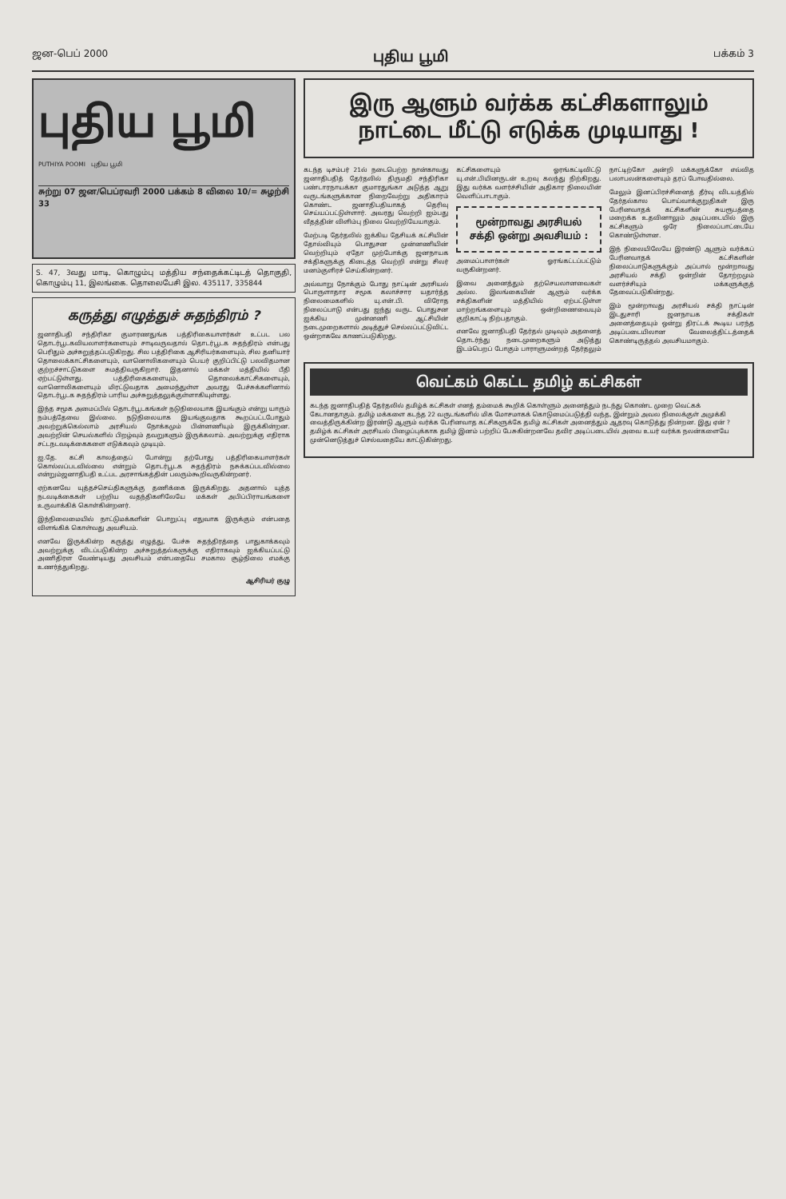ஜன-பெப் 2000 புதிய பூமி பக்கம் 3
புதிய பூமி
PUTHIYA POOMI புதிய பூமி
சுற்று 07 ஜன/பெப்ரவரி 2000 பக்கம் 8 விலை 10/= சுழற்சி 33
S. 47, 3வது மாடி, கொழும்பு மத்திய சந்தைக்கட்டிடத் தொகுதி, கொழும்பு 11, இலங்கை. தொலைபேசி இல. 435117, 335844
கருத்து எழுத்துச் சுதந்திரம் ?
ஜனாதிபதி சந்திரிகா குமாரணதுங்க பத்திரிகையாளர்கள் உட்பட பல தொடர்பூடகவியலாளர்களையும் சாடிவருவதால் தொடர்பூடக சுதந்திரம் என்பது பெரிதும் அச்சுறுத்தப்படுகிறது. சில பத்திரிகை ஆசிரியர்களையும், சில தனியார் தொலைக்காட்சிகளையும், வானொலிகளையும் பெயர் குறிப்பிட்டு பலவிதமான குற்றச்சாட்டுகளை சுமத்திவருகிறார். இதனால் மக்கள் மத்தியில் பீதி ஏற்பட்டுள்ளது. பத்திரிகைகளையும், தொலைக்காட்சிகளையும், வானொலிகளையும் மிரட்டுவதாக அமைந்துள்ள அவரது பேச்சுக்களினால் தொடர்பூடக சுதந்திரம் பாரிய அச்சுறுத்தலுக்குள்ளாகியுள்ளது.
இந்த சமூக அமைப்பில் தொடர்பூடகங்கள் நடுநிலையாக இயங்கும் என்று யாரும் நம்பத்தேவை இல்லை. நடுநிலையாக இயங்குவதாக கூறப்பட்டபோதும் அவற்றுக்கெல்லாம் அரசியல் நோக்கமும் பின்னணியும் இருக்கின்றன. அவற்றின் செயல்களில் பிறழ்வும் தவறுகளும் இருக்கலாம். அவற்றுக்கு எதிராக சட்டநடவடிக்கைகளை எடுக்கவும் முடியும்.
ஐ.தே. கட்சி காலத்தைப் போன்று தற்போது பத்திரிகையாளர்கள் கொல்லப்படவில்லை என்றும் தொடர்பூடக சுதந்திரம் நசுக்கப்படவில்லை என்றும்ஜனாதிபதி உட்பட அரசாங்கத்தின் பலரும்கூறிவருகின்றனர்.
ஏற்கனவே யுத்தச்செய்திகளுக்கு தணிக்கை இருக்கிறது. அதனால் யுத்த நடவடிக்கைகள் பற்றிய வதந்திகளிலேயே மக்கள் அபிப்பிராயங்களை உருவாக்கிக் கொள்கின்றனர்.
இந்நிலைமையில் நாட்டுமக்களின் பொறுப்பு எதுவாக இருக்கும் என்பதை விளங்கிக் கொள்வது அவசியம்.
எனவே இருக்கின்ற கருத்து எழுத்து, பேச்சு சுதந்திரத்தை பாதுகாக்கவும் அவற்றுக்கு விடப்படுகின்ற அச்சுறுத்தல்களுக்கு எதிராகவும் ஐக்கியப்பட்டு அணிதிரள வேண்டியது அவசியம் என்பதையே சமகால சூழ்நிலை எமக்கு உணர்த்துகிறது.
ஆசிரியர் குழு
இரு ஆளும் வர்க்க கட்சிகளாலும் நாட்டை மீட்டு எடுக்க முடியாது !
கடந்த டிசம்பர் 21ல் நடைபெற்ற நான்காவது ஜனாதிபதித் தேர்தலில் திருமதி சந்திரிகா பண்டாரநாயக்கா குமாரதுங்கா அடுத்த ஆறு வருடங்களுக்கான நிறைவேற்று அதிகாரம் கொண்ட ஜனாதிபதியாகத் தெரிவு செய்யப்பட்டுள்ளார். அவரது வெற்றி ஐம்பது வீதத்தின் விளிம்பு நிலை வெற்றியேயாகும்.
மேற்படி தேர்தலில் ஐக்கிய தேசியக் கட்சியின் தோல்வியும் பொதுசன முன்னணியின் வெற்றியும் ஏதோ முற்போக்கு ஜனநாயக சக்திகளுக்கு கிடைத்த வெற்றி என்று சிலர் மனம்குளிரச் செய்கின்றனர்.
அவ்வாறு நோக்கும் போது நாட்டின் அரசியல் பொருளாதார சமூக கலாச்சார யதார்த்த நிலைமைகளில் யு.என்.பி. விரோத நிலைப்பாடு என்பது ஐந்து வருட பொதுசன ஐக்கிய முன்னணி ஆட்சியின் நடைமுறைகளால் அடித்துச் செல்லப்பட்டுவிட்ட ஒன்றாகவே காணப்படுகிறது.
கட்சிகளையும் ஓரங்கட்டிவிட்டு யு.என்.பியினருடன் உறவு கலந்து நிற்கிறது. இது வர்க்க வளர்ச்சியின் அதிகார நிலையின் வெளிப்பாடாகும்.
மூன்றாவது அரசியல் சக்தி ஒன்று அவசியம் :
அமைப்பாளர்கள் ஓரங்கட்டப்பட்டும் வருகின்றனர்.
இவை அனைத்தும் தற்செயலானவைகள் அல்ல. இலங்கையின் ஆளும் வர்க்க சக்திகளின் மத்தியில் ஏற்பட்டுள்ள மாற்றங்களையும் ஒன்றிணைவையும் குறிகாட்டி நிற்பதாகும்.
எனவே ஜனாதிபதி தேர்தல் முடிவும் அதனைத் தொடர்ந்து நடைமுறைகளும் அடுத்து இடம்பெறப் போகும் பாராளுமன்றத் தேர்தலும் நாட்டிற்கோ அன்றி மக்களுக்கோ எவ்வித பலாபலன்களையும் தரப் போவதில்லை.
மேலும் இனப்பிரச்சினைத் தீர்வு விடயத்தில் தேர்தல்கால பொய்வாக்குறுதிகள் இரு பேரினவாதக் கட்சிகளின் சுயரூபத்தை மறைக்க உதவினாலும் அடிப்படையில் இரு கட்சிகளும் ஒரே நிலைப்பாட்டையே கொண்டுள்ளன.
இந் நிலையிலேயே இரண்டு ஆளும் வர்க்கப் பேரினவாதக் கட்சிகளின் நிலைப்பாடுகளுக்கும் அப்பால் மூன்றாவது அரசியல் சக்தி ஒன்றின் தோற்றமும் வளர்ச்சியும் மக்களுக்குத் தேவைப்படுகின்றது.
இம் மூன்றாவது அரசியல் சக்தி நாட்டின் இடதுசாரி ஜனநாயக சக்திகள் அனைத்தையும் ஒன்று திரட்டக் கூடிய பரந்த அடிப்படையிலான வேலைத்திட்டத்தைக் கொண்டிருத்தல் அவசியமாகும்.
வெட்கம் கெட்ட தமிழ் கட்சிகள்
கடந்த ஜனாதிபதித் தேர்தலில் தமிழ்க் கட்சிகள் எனத் தம்மைக் கூறிக் கொள்ளும் அனைத்தும் நடந்து கொண்ட முறை வெட்கக் கேடானதாகும். தமிழ் மக்களை கடந்த 22 வருடங்களில் மிக மோசமாகக் கொடுமைப்படுத்தி வந்த, இன்றும் அவல நிலைக்குள் அமுக்கி வைத்திருக்கின்ற இரண்டு ஆளும் வர்க்க பேரினவாத கட்சிகளுக்கே தமிழ் கட்சிகள் அனைத்தும் ஆதரவு கொடுத்து நின்றன. இது ஏன் ? தமிழ்க் கட்சிகள் அரசியல் பிழைப்புக்காக தமிழ் இனம் பற்றிப் பேசுகின்றனவே தவிர அடிப்படையில் அவை உயர் வர்க்க நலன்களையே முன்னெடுத்துச் செல்வதையே காட்டுகின்றது.